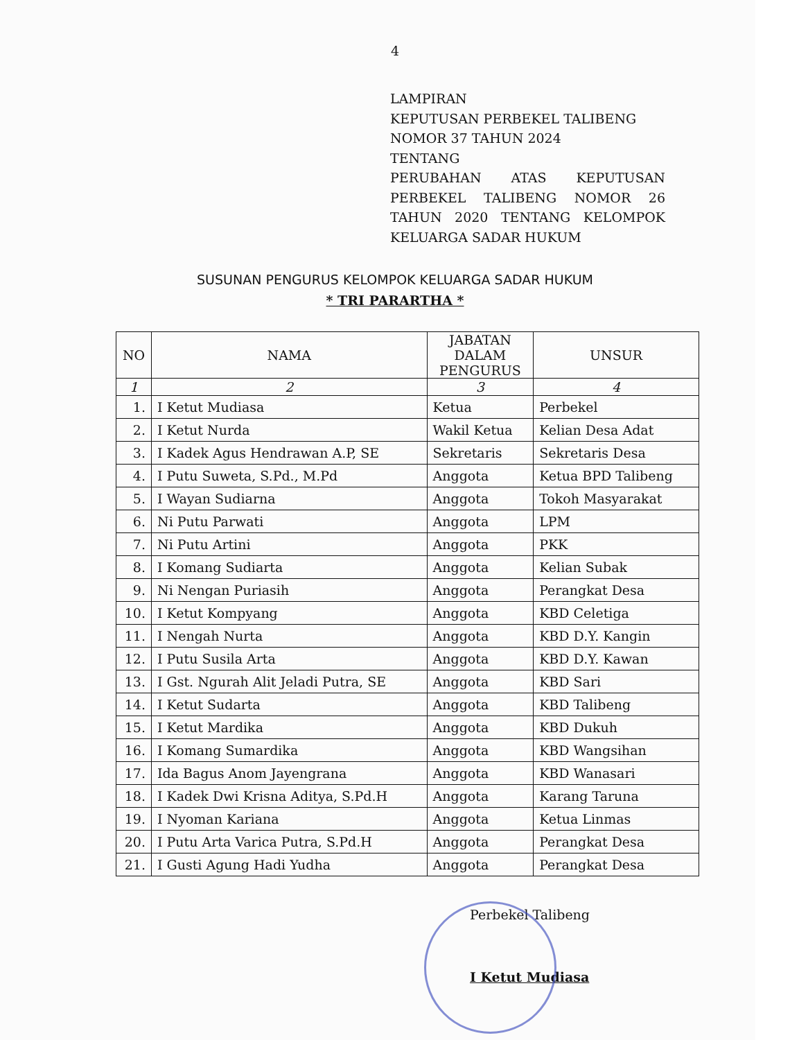4
LAMPIRAN
KEPUTUSAN PERBEKEL TALIBENG
NOMOR 37 TAHUN 2024
TENTANG
PERUBAHAN ATAS KEPUTUSAN
PERBEKEL TALIBENG NOMOR 26
TAHUN 2020 TENTANG KELOMPOK
KELUARGA SADAR HUKUM
SUSUNAN PENGURUS KELOMPOK KELUARGA SADAR HUKUM
* TRI PARARTHA *
| NO | NAMA | JABATAN DALAM PENGURUS | UNSUR |
| --- | --- | --- | --- |
| 1 | 2 | 3 | 4 |
| 1. | I Ketut Mudiasa | Ketua | Perbekel |
| 2. | I Ketut Nurda | Wakil Ketua | Kelian Desa Adat |
| 3. | I Kadek Agus Hendrawan A.P, SE | Sekretaris | Sekretaris Desa |
| 4. | I Putu Suweta, S.Pd., M.Pd | Anggota | Ketua BPD Talibeng |
| 5. | I Wayan Sudiarna | Anggota | Tokoh Masyarakat |
| 6. | Ni Putu Parwati | Anggota | LPM |
| 7. | Ni Putu Artini | Anggota | PKK |
| 8. | I Komang Sudiarta | Anggota | Kelian Subak |
| 9. | Ni Nengan Puriasih | Anggota | Perangkat Desa |
| 10. | I Ketut Kompyang | Anggota | KBD Celetiga |
| 11. | I Nengah Nurta | Anggota | KBD D.Y. Kangin |
| 12. | I Putu Susila Arta | Anggota | KBD D.Y. Kawan |
| 13. | I Gst. Ngurah Alit Jeladi Putra, SE | Anggota | KBD Sari |
| 14. | I Ketut Sudarta | Anggota | KBD Talibeng |
| 15. | I Ketut Mardika | Anggota | KBD Dukuh |
| 16. | I Komang Sumardika | Anggota | KBD Wangsihan |
| 17. | Ida Bagus Anom Jayengrana | Anggota | KBD Wanasari |
| 18. | I Kadek Dwi Krisna Aditya, S.Pd.H | Anggota | Karang Taruna |
| 19. | I Nyoman Kariana | Anggota | Ketua Linmas |
| 20. | I Putu Arta Varica Putra, S.Pd.H | Anggota | Perangkat Desa |
| 21. | I Gusti Agung Hadi Yudha | Anggota | Perangkat Desa |
Perbekel Talibeng
I Ketut Mudiasa